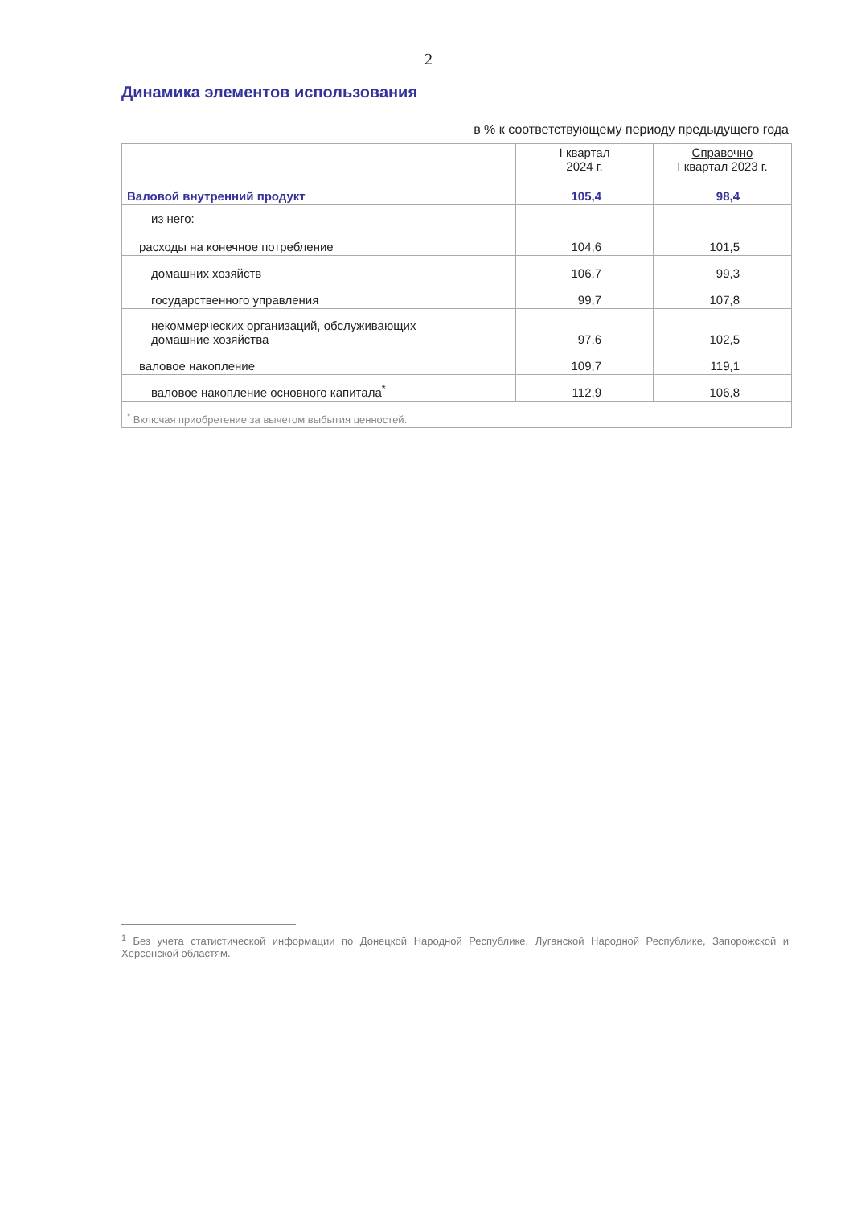2
Динамика элементов использования
в % к соответствующему периоду предыдущего года
| | I квартал 2024 г. | Справочно I квартал 2023 г. |
| --- | --- | --- |
| Валовой внутренний продукт | 105,4 | 98,4 |
| из него: расходы на конечное потребление | 104,6 | 101,5 |
| домашних хозяйств | 106,7 | 99,3 |
| государственного управления | 99,7 | 107,8 |
| некоммерческих организаций, обслуживающих домашние хозяйства | 97,6 | 102,5 |
| валовое накопление | 109,7 | 119,1 |
| валовое накопление основного капитала<sup>*</sup> | 112,9 | 106,8 |
| <sup>*</sup> Включая приобретение за вычетом выбытия ценностей. | | |
<sup>1</sup> Без учета статистической информации по Донецкой Народной Республике, Луганской Народной Республике, Запорожской и Херсонской областям.